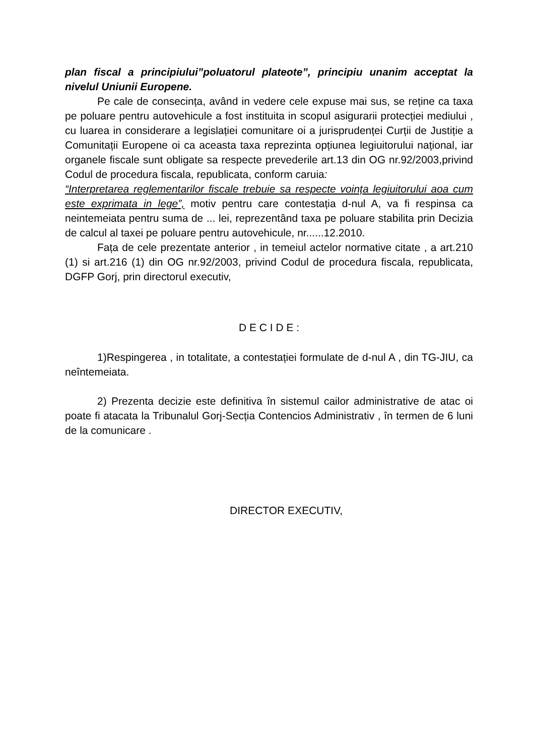plan fiscal a principiului”poluatorul plateote”, principiu unanim acceptat la nivelul Uniunii Europene.
Pe cale de consecința, având in vedere cele expuse mai sus, se reține ca taxa pe poluare pentru autovehicule a fost instituita in scopul asigurarii protecției mediului , cu luarea in considerare a legislației comunitare oi a jurisprudenței Curții de Justiție a Comunitații Europene oi ca aceasta taxa reprezinta opțiunea legiuitorului național, iar organele fiscale sunt obligate sa respecte prevederile art.13 din OG nr.92/2003,privind Codul de procedura fiscala, republicata, conform caruia:
“Interpretarea reglementarilor fiscale trebuie sa respecte voința legiuitorului aoa cum este exprimata in lege”, motiv pentru care contestația d-nul A, va fi respinsa ca neintemeiata pentru suma de ... lei, reprezentând taxa pe poluare stabilita prin Decizia de calcul al taxei pe poluare pentru autovehicule, nr......12.2010.
Fața de cele prezentate anterior , in temeiul actelor normative citate , a art.210 (1) si art.216 (1) din OG nr.92/2003, privind Codul de procedura fiscala, republicata, DGFP Gorj, prin directorul executiv,
D E C I D E :
1)Respingerea , in totalitate, a contestației formulate de d-nul A , din TG-JIU, ca neîntemeiata.
2) Prezenta decizie este definitiva în sistemul cailor administrative de atac oi poate fi atacata la Tribunalul Gorj-Secția Contencios Administrativ , în termen de 6 luni de la comunicare .
DIRECTOR EXECUTIV,